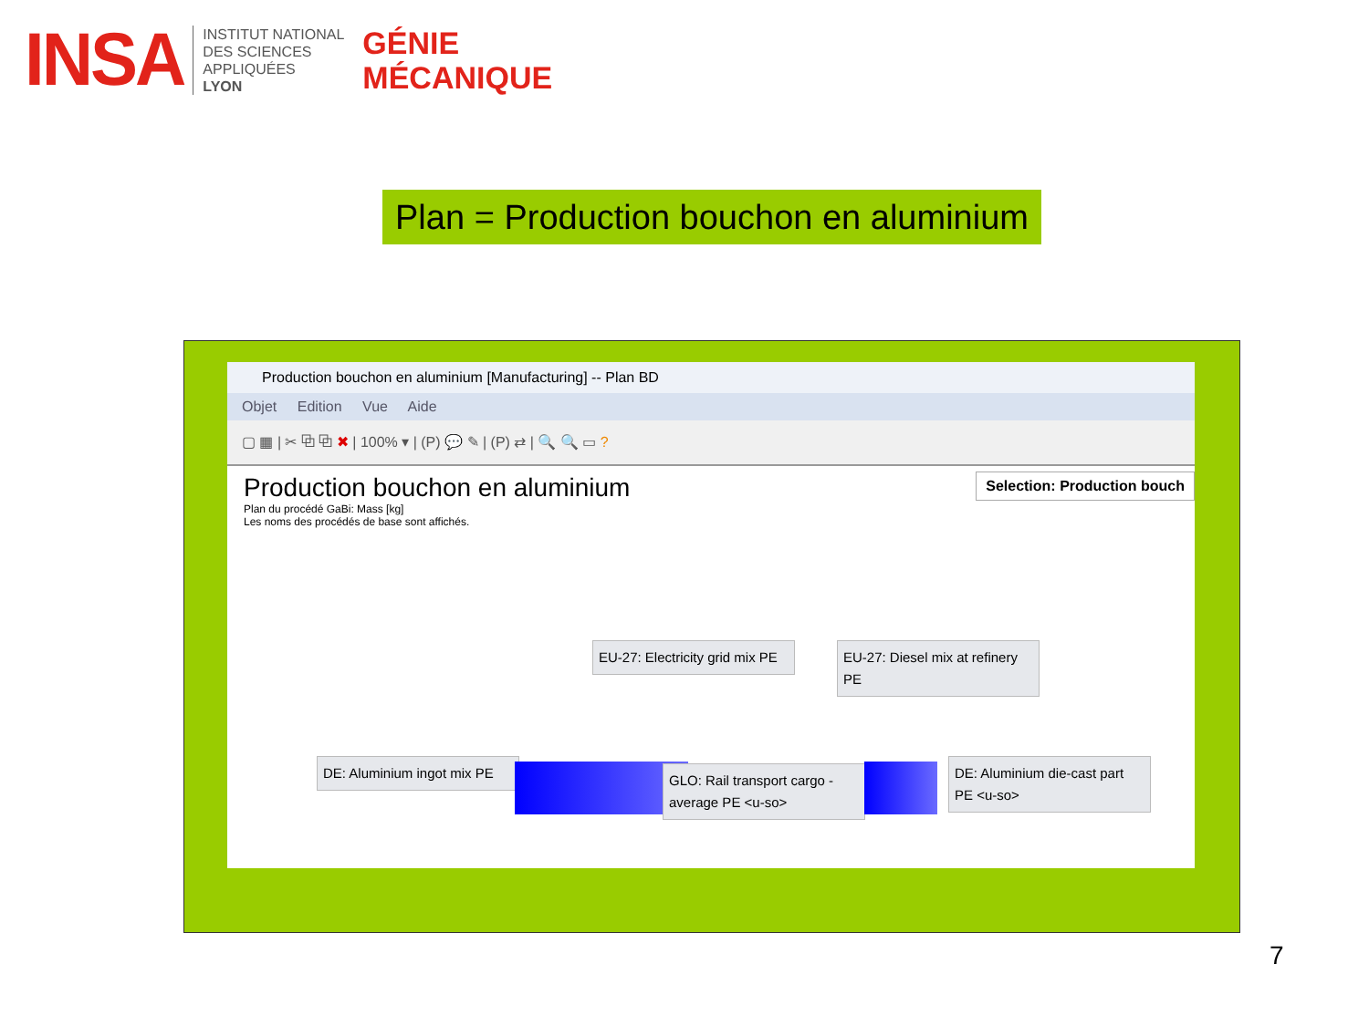INSA
INSTITUT NATIONAL
DES SCIENCES
APPLIQUÉES
LYON
GÉNIE
MÉCANIQUE
Plan = Production bouchon en aluminium
Production bouchon en aluminium [Manufacturing] -- Plan BD
Objet Edition Vue Aide
▢ ▦ | ✂ ⧉ ⧉ ✖ | 100% ▾ | (P) 💬 ✎ | (P) ⇄ | 🔍 🔍 ▭ ?
Production bouchon en aluminium
Plan du procédé GaBi: Mass [kg]
Les noms des procédés de base sont affichés.
Selection: Production bouch
EU-27: Electricity grid mix PE
EU-27: Diesel mix at refinery PE
DE: Aluminium ingot mix PE
GLO: Rail transport cargo - average PE <u-so>
DE: Aluminium die-cast part PE <u-so>
7